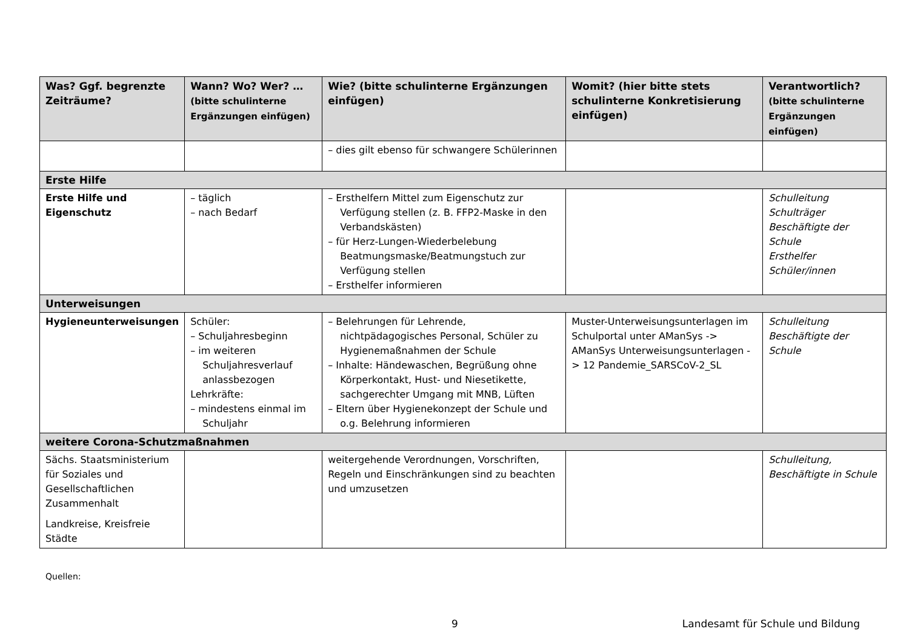| Was? Ggf. begrenzte Zeiträume? | Wann? Wo? Wer? … (bitte schulinterne Ergänzungen einfügen) | Wie? (bitte schulinterne Ergänzungen einfügen) | Womit? (hier bitte stets schulinterne Konkretisierung einfügen) | Verantwortlich? (bitte schulinterne Ergänzungen einfügen) |
| --- | --- | --- | --- | --- |
| | | – dies gilt ebenso für schwangere Schülerinnen | | |
| Erste Hilfe | | | | |
| Erste Hilfe und Eigenschutz | – täglich – nach Bedarf | – Ersthelfern Mittel zum Eigenschutz zur Verfügung stellen (z. B. FFP2-Maske in den Verbandskästen) – für Herz-Lungen-Wiederbelebung Beatmungsmaske/Beatmungstuch zur Verfügung stellen – Ersthelfer informieren | | Schulleitung Schulträger Beschäftigte der Schule Ersthelfer Schüler/innen |
| Unterweisungen | | | | |
| Hygieneunterweisungen | Schüler: – Schuljahresbeginn – im weiteren Schuljahresverlauf anlassbezogen Lehrkräfte: – mindestens einmal im Schuljahr | – Belehrungen für Lehrende, nichtpädagogisches Personal, Schüler zu Hygienemaßnahmen der Schule – Inhalte: Händewaschen, Begrüßung ohne Körperkontakt, Hust- und Niesetikette, sachgerechter Umgang mit MNB, Lüften – Eltern über Hygienekonzept der Schule und o.g. Belehrung informieren | Muster-Unterweisungsunterlagen im Schulportal unter AManSys -> AManSys Unterweisungsunterlagen -> 12 Pandemie_SARSCoV-2_SL | Schulleitung Beschäftigte der Schule |
| weitere Corona-Schutzmaßnahmen | | | | |
| Sächs. Staatsministerium für Soziales und Gesellschaftlichen Zusammenhalt Landkreise, Kreisfreie Städte | | weitergehende Verordnungen, Vorschriften, Regeln und Einschränkungen sind zu beachten und umzusetzen | | Schulleitung, Beschäftigte in Schule |
Quellen:
9 Landesamt für Schule und Bildung